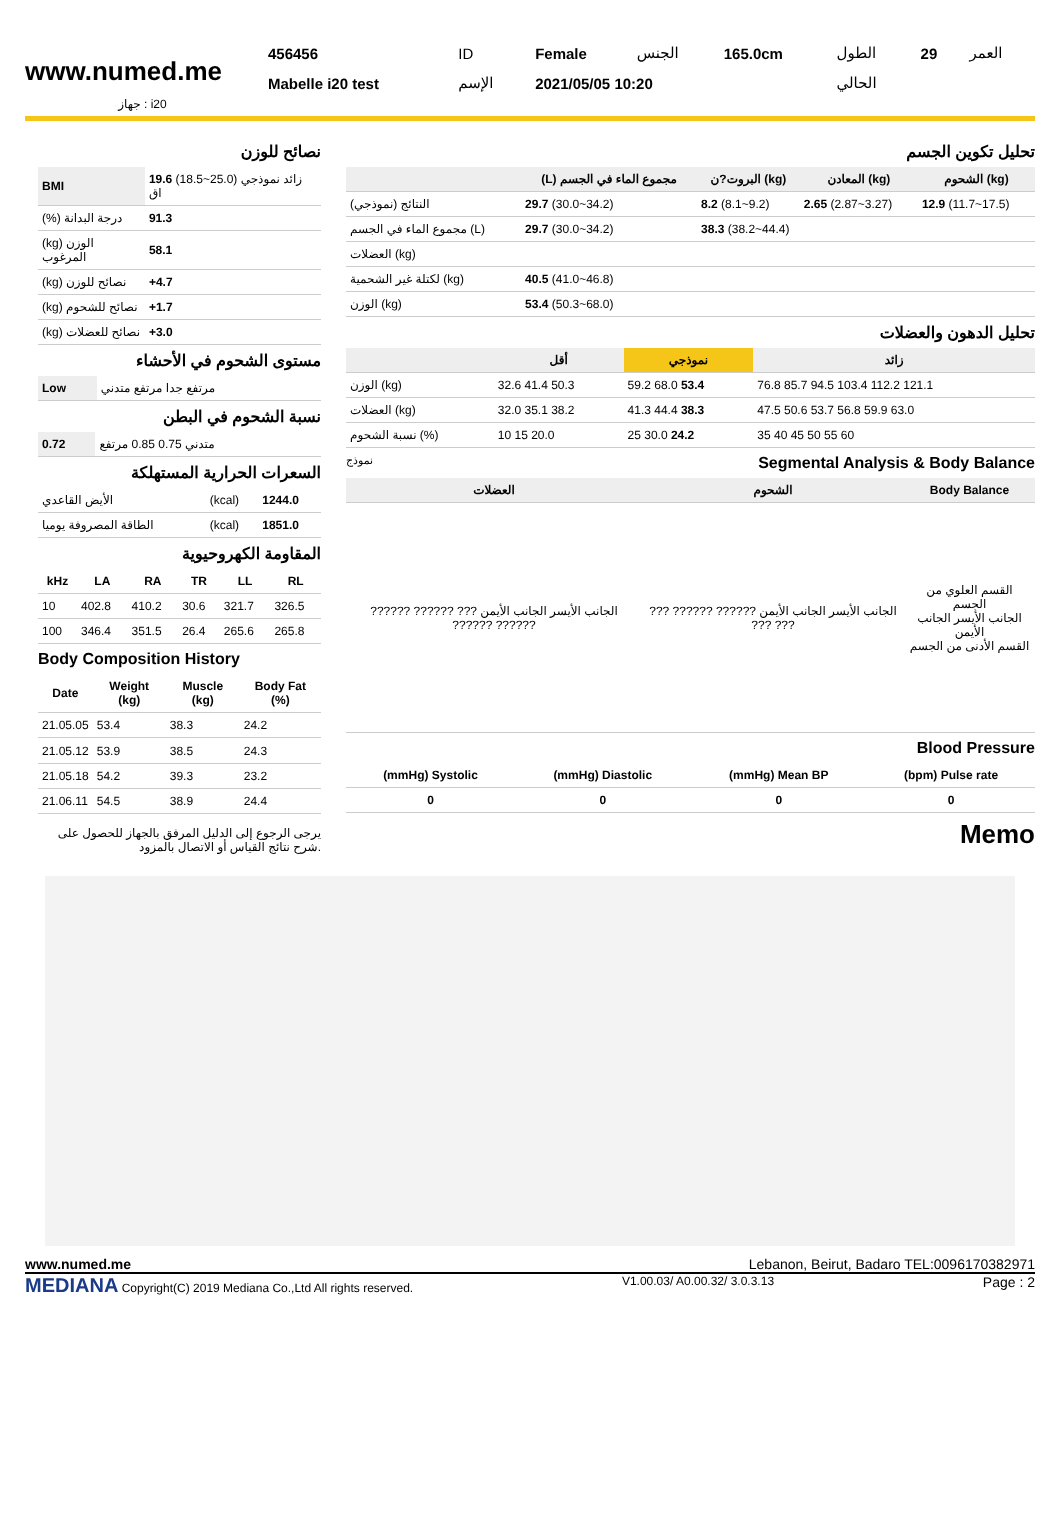www.numed.me
جهاز : i20
| 456456 | ID | Female | الجنس | 165.0cm | الطول | 29 | العمر |
| Mabelle i20 test | الإسم | 2021/05/05 10:20 | | | الحالي | | |
نصائح للوزن
| BMI | 19.6 (18.5~25.0) زائد نموذجي اق |
| (%) درجة البدانة | 91.3 |
| (kg) الوزن المرغوب | 58.1 |
| (kg) نصائح للوزن | +4.7 |
| (kg) نصائح للشحوم | +1.7 |
| (kg) نصائح للعضلات | +3.0 |
مستوى الشحوم في الأحشاء
| Low | مرتفع جدا مرتفع متدني |
نسبة الشحوم في البطن
| 0.72 | متدني 0.75 0.85 مرتفع |
السعرات الحرارية المستهلكة
| الأيض القاعدي | (kcal) | 1244.0 |
| الطاقة المصروفة يوميا | (kcal) | 1851.0 |
المقاومة الكهروحيوية
| kHz | LA | RA | TR | LL | RL |
| --- | --- | --- | --- | --- | --- |
| 10 | 402.8 | 410.2 | 30.6 | 321.7 | 326.5 |
| 100 | 346.4 | 351.5 | 26.4 | 265.6 | 265.8 |
Body Composition History
| Date | Weight (kg) | Muscle (kg) | Body Fat (%) |
| --- | --- | --- | --- |
| 21.05.05 | 53.4 | 38.3 | 24.2 |
| 21.05.12 | 53.9 | 38.5 | 24.3 |
| 21.05.18 | 54.2 | 39.3 | 23.2 |
| 21.06.11 | 54.5 | 38.9 | 24.4 |
يرجى الرجوع إلى الدليل المرفق بالجهاز للحصول على شرح نتائج القياس أو الاتصال بالمزود.
تحليل تكوين الجسم
| | (L) مجموع الماء في الجسم | البروت?ن (kg) | المعادن (kg) | الشحوم (kg) |
| --- | --- | --- | --- | --- |
| النتائج (نموذجي) | 29.7 (30.0~34.2) | 8.2 (8.1~9.2) | 2.65 (2.87~3.27) | 12.9 (11.7~17.5) |
| مجموع الماء في الجسم (L) | 29.7 (30.0~34.2) | 38.3 (38.2~44.4) | | |
| العضلات (kg) | | | | |
| لكتلة غير الشحمية (kg) | 40.5 (41.0~46.8) | | | |
| الوزن (kg) | 53.4 (50.3~68.0) | | | |
تحليل الدهون والعضلات
| | أقل | نموذجي | زائد |
| --- | --- | --- | --- |
| الوزن (kg) | 32.6 41.4 50.3 | 59.2 68.0 53.4 | 76.8 85.7 94.5 103.4 112.2 121.1 |
| العضلات (kg) | 32.0 35.1 38.2 | 41.3 44.4 38.3 | 47.5 50.6 53.7 56.8 59.9 63.0 |
| نسبة الشحوم (%) | 10 15 20.0 | 25 30.0 24.2 | 35 40 45 50 55 60 |
نموذج Segmental Analysis & Body Balance
| العضلات | الشحوم | Body Balance |
| --- | --- | --- |
| ?????? ?????? ??? الجانب الأيسر الجانب الأيمن ?????? ?????? | ??? ?????? ?????? الجانب الأيسر الجانب الأيمن ??? ??? | القسم العلوي من الجسم الجانب الأيسر الجانب الأيمن القسم الأدنى من الجسم |
Blood Pressure
| (mmHg) Systolic | (mmHg) Diastolic | (mmHg) Mean BP | (bpm) Pulse rate |
| --- | --- | --- | --- |
| 0 | 0 | 0 | 0 |
Memo
www.numed.me Lebanon, Beirut, Badaro TEL:0096170382971
MEDIANA Copyright(C) 2019 Mediana Co.,Ltd All rights reserved. V1.00.03/ A0.00.32/ 3.0.3.13 Page : 2